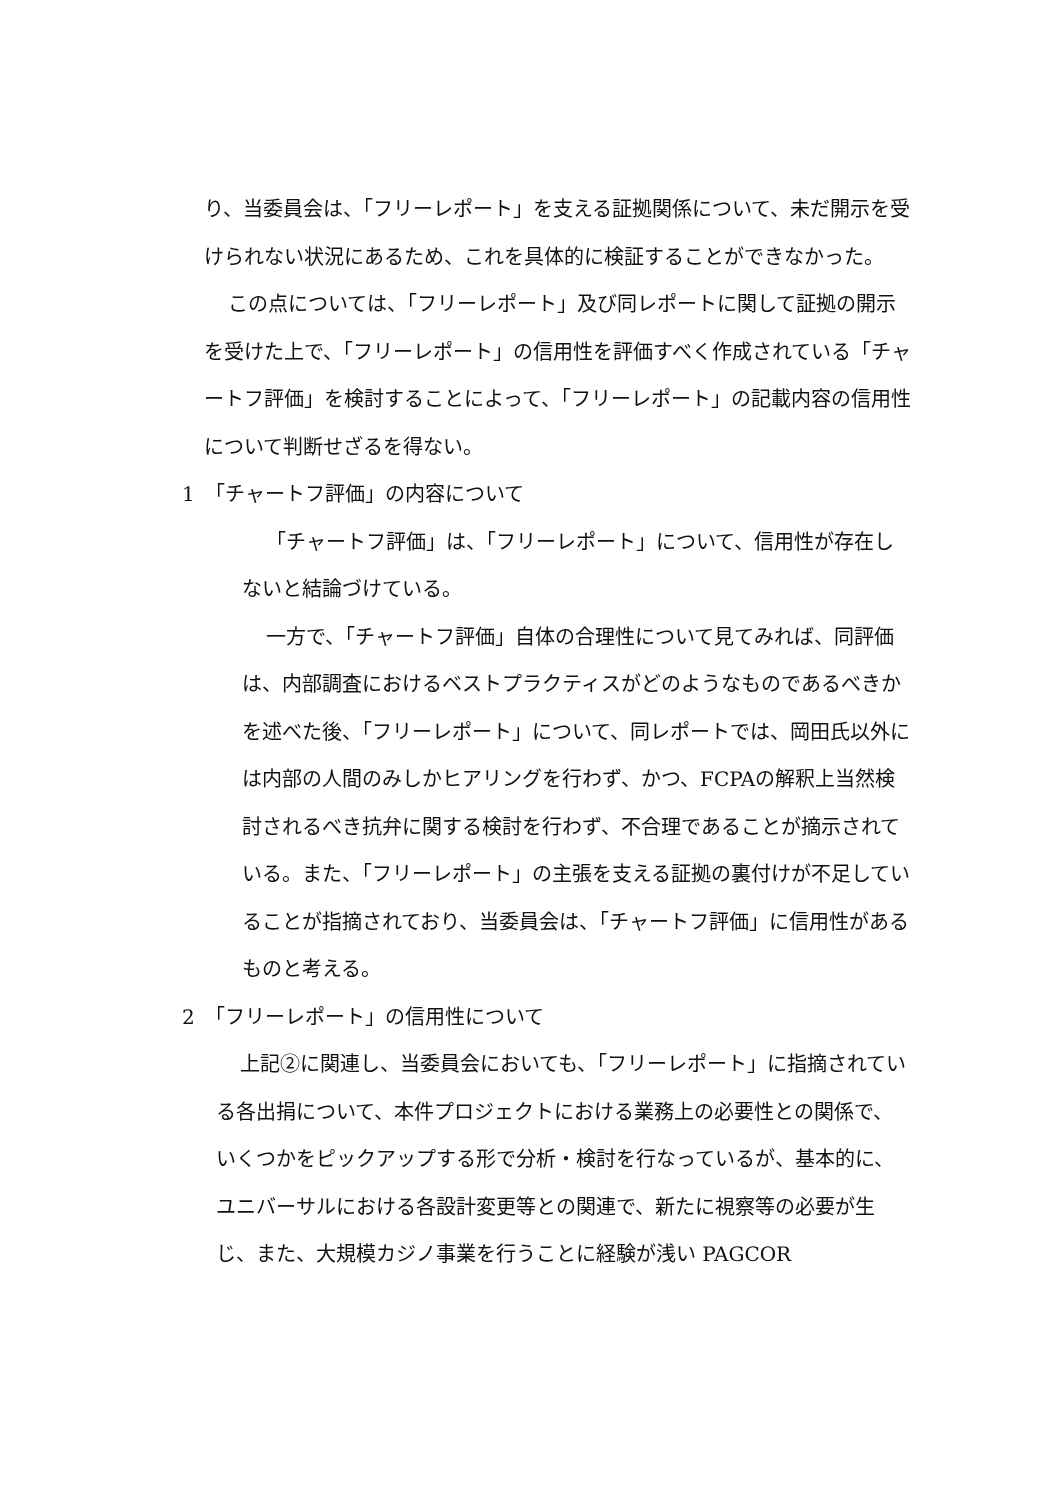り、当委員会は、「フリーレポート」を支える証拠関係について、未だ開示を受けられない状況にあるため、これを具体的に検証することができなかった。
この点については、「フリーレポート」及び同レポートに関して証拠の開示を受けた上で、「フリーレポート」の信用性を評価すべく作成されている「チャートフ評価」を検討することによって、「フリーレポート」の記載内容の信用性について判断せざるを得ない。
1　「チャートフ評価」の内容について
「チャートフ評価」は、「フリーレポート」について、信用性が存在しないと結論づけている。
一方で、「チャートフ評価」自体の合理性について見てみれば、同評価は、内部調査におけるベストプラクティスがどのようなものであるべきかを述べた後、「フリーレポート」について、同レポートでは、岡田氏以外には内部の人間のみしかヒアリングを行わず、かつ、FCPAの解釈上当然検討されるべき抗弁に関する検討を行わず、不合理であることが摘示されている。また、「フリーレポート」の主張を支える証拠の裏付けが不足していることが指摘されており、当委員会は、「チャートフ評価」に信用性があるものと考える。
2　「フリーレポート」の信用性について
上記②に関連し、当委員会においても、「フリーレポート」に指摘されている各出捐について、本件プロジェクトにおける業務上の必要性との関係で、いくつかをピックアップする形で分析・検討を行なっているが、基本的に、ユニバーサルにおける各設計変更等との関連で、新たに視察等の必要が生じ、また、大規模カジノ事業を行うことに経験が浅い PAGCOR